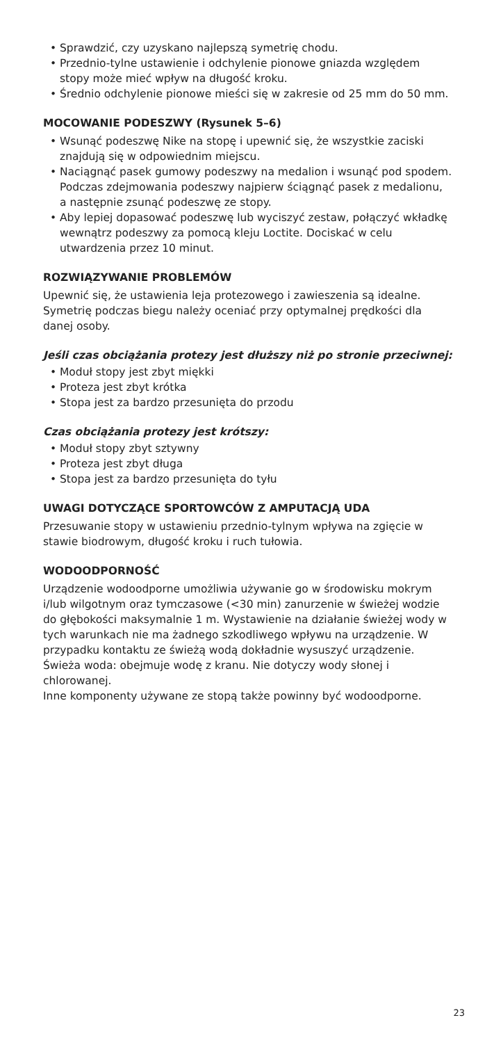Sprawdzić, czy uzyskano najlepszą symetrię chodu.
Przednio-tylne ustawienie i odchylenie pionowe gniazda względem stopy może mieć wpływ na długość kroku.
Średnio odchylenie pionowe mieści się w zakresie od 25 mm do 50 mm.
MOCOWANIE PODESZWY (Rysunek 5–6)
Wsunąć podeszwę Nike na stopę i upewnić się, że wszystkie zaciski znajdują się w odpowiednim miejscu.
Naciągnąć pasek gumowy podeszwy na medalion i wsunąć pod spodem. Podczas zdejmowania podeszwy najpierw ściągnąć pasek z medalionu, a następnie zsunąć podeszwę ze stopy.
Aby lepiej dopasować podeszwę lub wyciszyć zestaw, połączyć wkładkę wewnątrz podeszwy za pomocą kleju Loctite. Dociskać w celu utwardzenia przez 10 minut.
ROZWIĄZYWANIE PROBLEMÓW
Upewnić się, że ustawienia leja protezowego i zawieszenia są idealne. Symetrię podczas biegu należy oceniać przy optymalnej prędkości dla danej osoby.
Jeśli czas obciążania protezy jest dłuższy niż po stronie przeciwnej:
Moduł stopy jest zbyt miękki
Proteza jest zbyt krótka
Stopa jest za bardzo przesunięta do przodu
Czas obciążania protezy jest krótszy:
Moduł stopy zbyt sztywny
Proteza jest zbyt długa
Stopa jest za bardzo przesunięta do tyłu
UWAGI DOTYCZĄCE SPORTOWCÓW Z AMPUTACJĄ UDA
Przesuwanie stopy w ustawieniu przednio-tylnym wpływa na zgięcie w stawie biodrowym, długość kroku i ruch tułowia.
WODOODPORNOŚĆ
Urządzenie wodoodporne umożliwia używanie go w środowisku mokrym i/lub wilgotnym oraz tymczasowe (<30 min) zanurzenie w świeżej wodzie do głębokości maksymalnie 1 m. Wystawienie na działanie świeżej wody w tych warunkach nie ma żadnego szkodliwego wpływu na urządzenie. W przypadku kontaktu ze świeżą wodą dokładnie wysuszyć urządzenie. Świeża woda: obejmuje wodę z kranu. Nie dotyczy wody słonej i chlorowanej.
Inne komponenty używane ze stopą także powinny być wodoodporne.
23